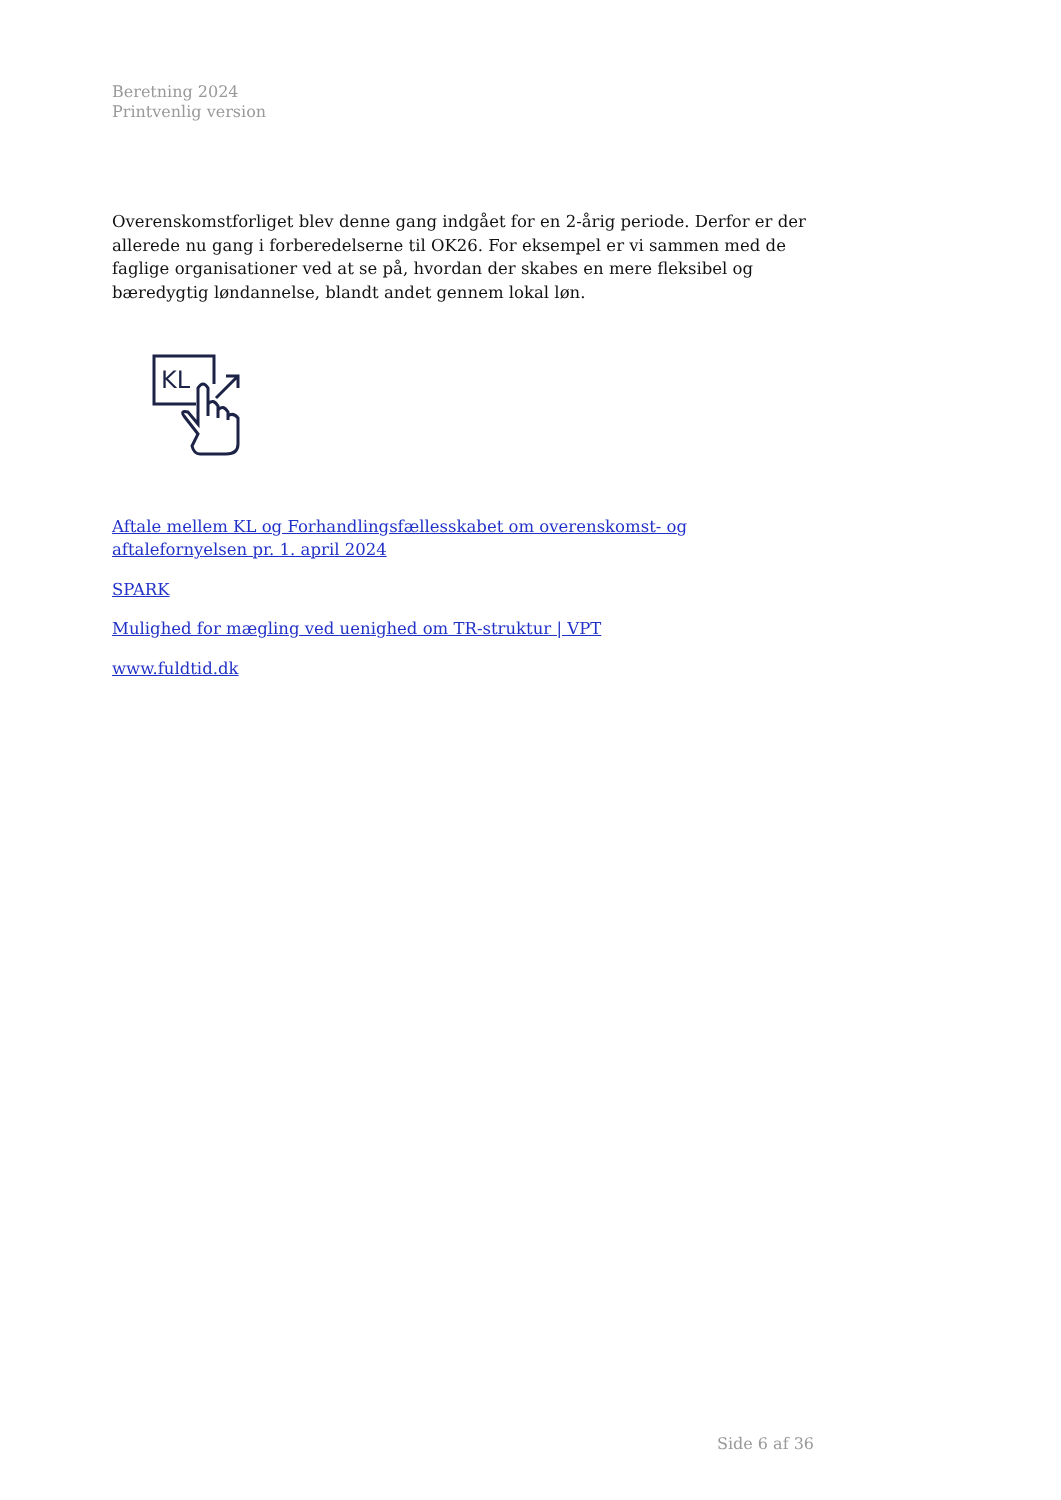Beretning 2024
Printvenlig version
Overenskomstforliget blev denne gang indgået for en 2-årig periode. Derfor er der allerede nu gang i forberedelserne til OK26. For eksempel er vi sammen med de faglige organisationer ved at se på, hvordan der skabes en mere fleksibel og bæredygtig løndannelse, blandt andet gennem lokal løn.
KL
Aftale mellem KL og Forhandlingsfællesskabet om overenskomst- og aftalefornyelsen pr. 1. april 2024
SPARK
Mulighed for mægling ved uenighed om TR-struktur | VPT
www.fuldtid.dk
Side 6 af 36